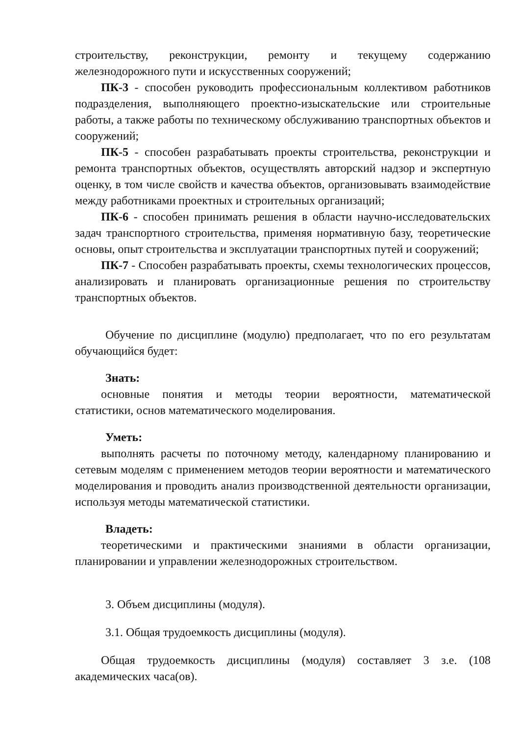строительству, реконструкции, ремонту и текущему содержанию железнодорожного пути и искусственных сооружений;
ПК-3 - способен руководить профессиональным коллективом работников подразделения, выполняющего проектно-изыскательские или строительные работы, а также работы по техническому обслуживанию транспортных объектов и сооружений;
ПК-5 - способен разрабатывать проекты строительства, реконструкции и ремонта транспортных объектов, осуществлять авторский надзор и экспертную оценку, в том числе свойств и качества объектов, организовывать взаимодействие между работниками проектных и строительных организаций;
ПК-6 - способен принимать решения в области научно-исследовательских задач транспортного строительства, применяя нормативную базу, теоретические основы, опыт строительства и эксплуатации транспортных путей и сооружений;
ПК-7 - Способен разрабатывать проекты, схемы технологических процессов, анализировать и планировать организационные решения по строительству транспортных объектов.
Обучение по дисциплине (модулю) предполагает, что по его результатам обучающийся будет:
Знать:
основные понятия и методы теории вероятности, математической статистики, основ математического моделирования.
Уметь:
выполнять расчеты по поточному методу, календарному планированию и сетевым моделям с применением методов теории вероятности и математического моделирования и проводить анализ производственной деятельности организации, используя методы математической статистики.
Владеть:
теоретическими и практическими знаниями в области организации, планировании и управлении железнодорожных строительством.
3. Объем дисциплины (модуля).
3.1. Общая трудоемкость дисциплины (модуля).
Общая трудоемкость дисциплины (модуля) составляет 3 з.е. (108 академических часа(ов).